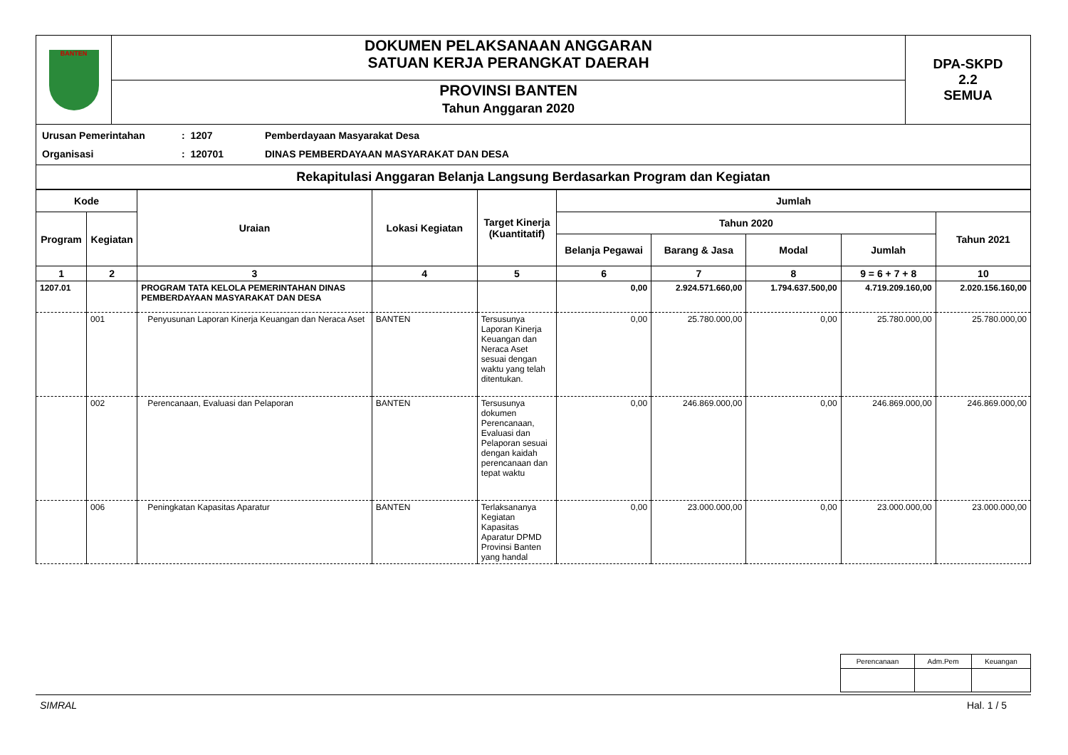| BANTEN | DOKUMEN PELAKSANAAN ANGGARAN SATUAN KERJA PERANGKAT DAERAH | DPA-SKPD 2.2 SEMUA |
| | PROVINSI BANTEN Tahun Anggaran 2020 | |
Urusan Pemerintahan: 1207 Pemberdayaan Masyarakat Desa
Organisasi: 120701 DINAS PEMBERDAYAAN MASYARAKAT DAN DESA
Rekapitulasi Anggaran Belanja Langsung Berdasarkan Program dan Kegiatan
| Kode | | Uraian | Lokasi Kegiatan | Target Kinerja (Kuantitatif) | Jumlah | | | | |
| --- | --- | --- | --- | --- | --- | --- | --- | --- | --- |
| Program | Kegiatan | | | | Tahun 2020 | | | | Tahun 2021 |
| | | | | | Belanja Pegawai | Barang & Jasa | Modal | Jumlah | |
| 1 | 2 | 3 | 4 | 5 | 6 | 7 | 8 | 9 = 6 + 7 + 8 | 10 |
| 1207.01 | | PROGRAM TATA KELOLA PEMERINTAHAN DINAS PEMBERDAYAAN MASYARAKAT DAN DESA | | | 0,00 | 2.924.571.660,00 | 1.794.637.500,00 | 4.719.209.160,00 | 2.020.156.160,00 |
| | 001 | Penyusunan Laporan Kinerja Keuangan dan Neraca Aset | BANTEN | Tersusunya Laporan Kinerja Keuangan dan Neraca Aset sesuai dengan waktu yang telah ditentukan. | 0,00 | 25.780.000,00 | 0,00 | 25.780.000,00 | 25.780.000,00 |
| | 002 | Perencanaan, Evaluasi dan Pelaporan | BANTEN | Tersusunya dokumen Perencanaan, Evaluasi dan Pelaporan sesuai dengan kaidah perencanaan dan tepat waktu | 0,00 | 246.869.000,00 | 0,00 | 246.869.000,00 | 246.869.000,00 |
| | 006 | Peningkatan Kapasitas Aparatur | BANTEN | Terlaksananya Kegiatan Kapasitas Aparatur DPMD Provinsi Banten yang handal | 0,00 | 23.000.000,00 | 0,00 | 23.000.000,00 | 23.000.000,00 |
| Perencanaan | Adm.Pem | Keuangan |
SIMRAL Hal. 1 / 5